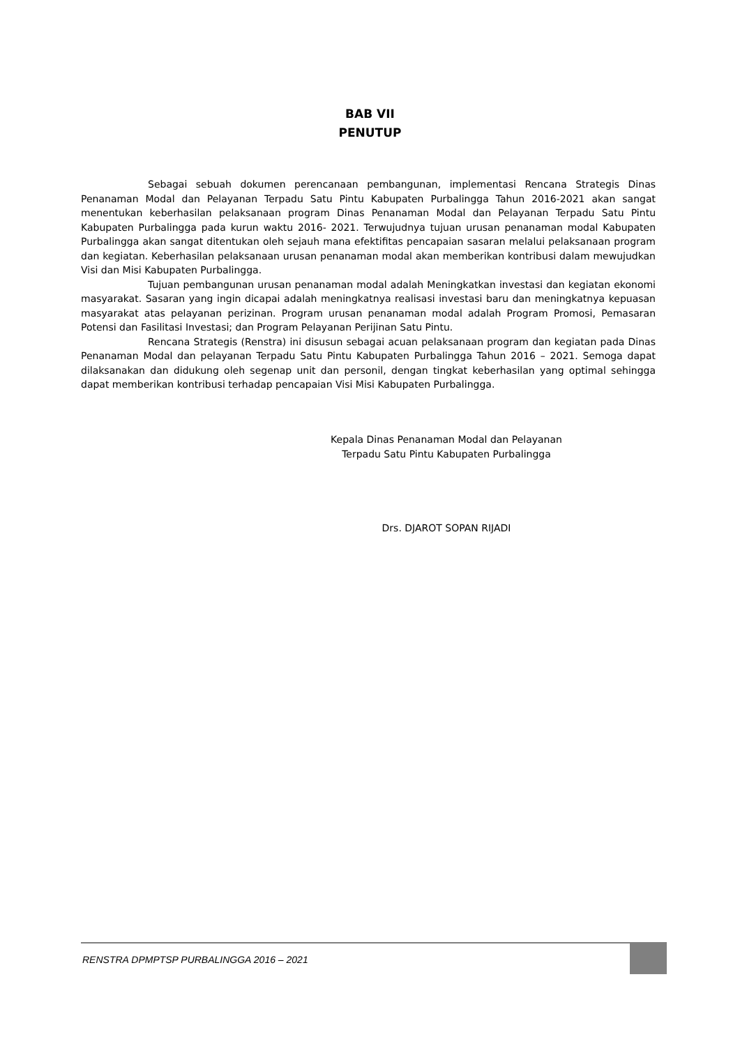BAB VII
PENUTUP
Sebagai sebuah dokumen perencanaan pembangunan, implementasi Rencana Strategis Dinas Penanaman Modal dan Pelayanan Terpadu Satu Pintu Kabupaten Purbalingga Tahun 2016-2021 akan sangat menentukan keberhasilan pelaksanaan program Dinas Penanaman Modal dan Pelayanan Terpadu Satu Pintu Kabupaten Purbalingga pada kurun waktu 2016- 2021. Terwujudnya tujuan urusan penanaman modal Kabupaten Purbalingga akan sangat ditentukan oleh sejauh mana efektifitas pencapaian sasaran melalui pelaksanaan program dan kegiatan. Keberhasilan pelaksanaan urusan penanaman modal akan memberikan kontribusi dalam mewujudkan Visi dan Misi Kabupaten Purbalingga.
Tujuan pembangunan urusan penanaman modal adalah Meningkatkan investasi dan kegiatan ekonomi masyarakat. Sasaran yang ingin dicapai adalah meningkatnya realisasi investasi baru dan meningkatnya kepuasan masyarakat atas pelayanan perizinan. Program urusan penanaman modal adalah Program Promosi, Pemasaran Potensi dan Fasilitasi Investasi; dan Program Pelayanan Perijinan Satu Pintu.
Rencana Strategis (Renstra) ini disusun sebagai acuan pelaksanaan program dan kegiatan pada Dinas Penanaman Modal dan pelayanan Terpadu Satu Pintu Kabupaten Purbalingga Tahun 2016 – 2021. Semoga dapat dilaksanakan dan didukung oleh segenap unit dan personil, dengan tingkat keberhasilan yang optimal sehingga dapat memberikan kontribusi terhadap pencapaian Visi Misi Kabupaten Purbalingga.
Kepala Dinas Penanaman Modal dan Pelayanan
Terpadu Satu Pintu Kabupaten Purbalingga
Drs. DJAROT SOPAN RIJADI
RENSTRA DPMPTSP PURBALINGGA 2016 – 2021